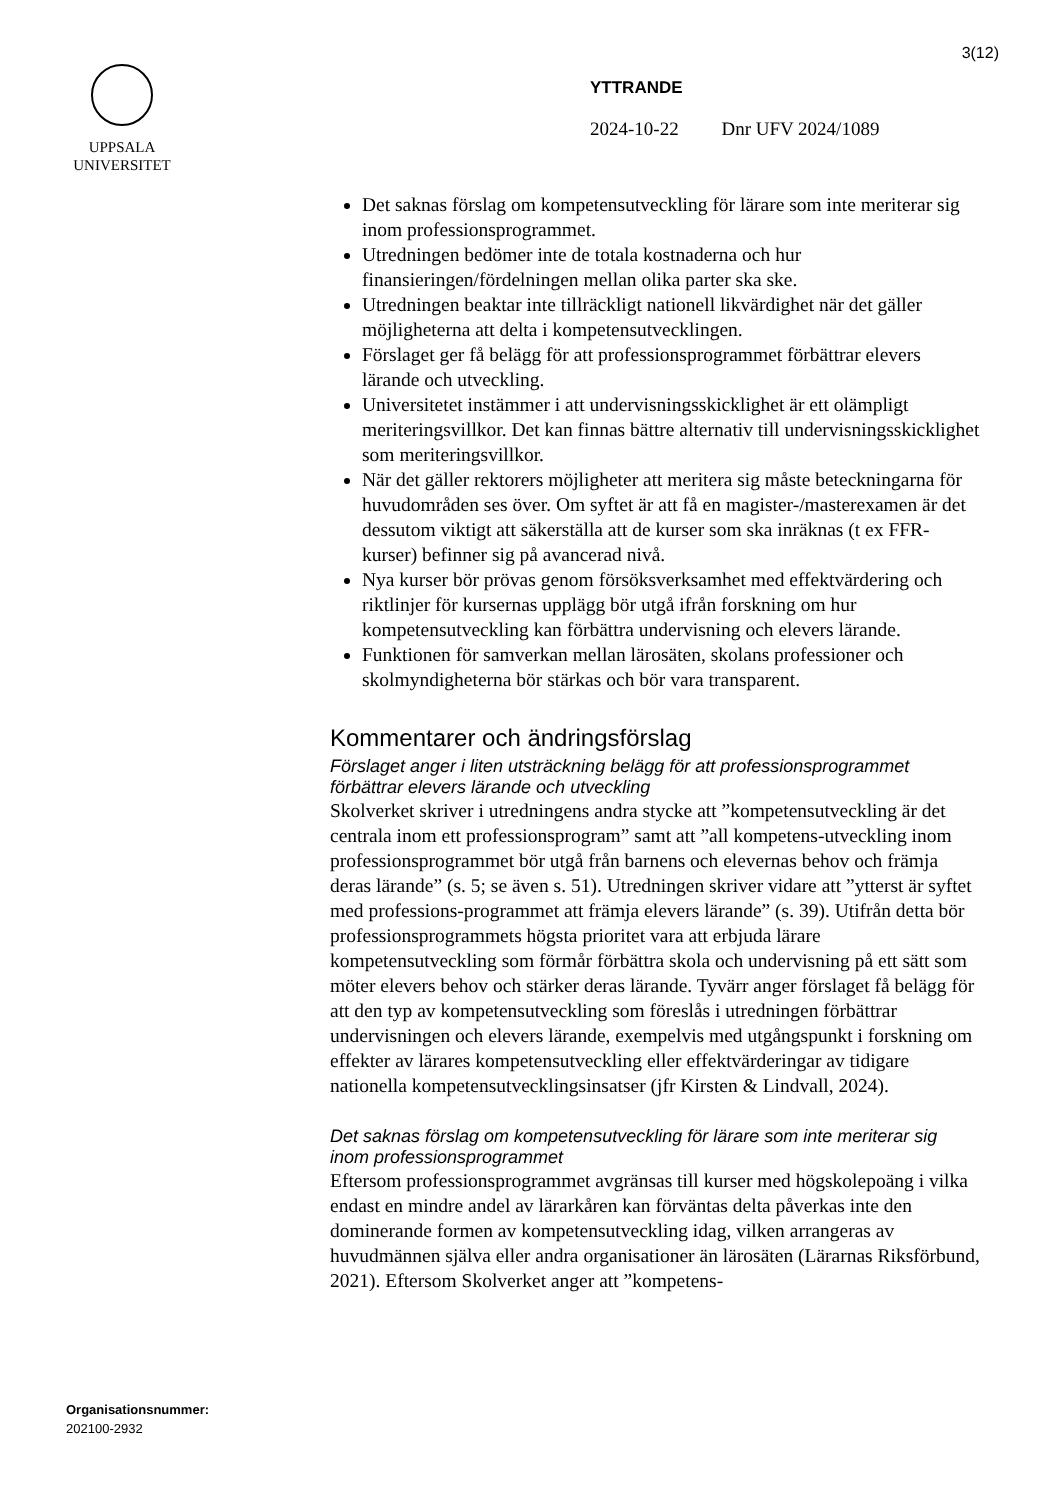3(12)
UPPSALA
UNIVERSITET
YTTRANDE
2024-10-22 Dnr UFV 2024/1089
Det saknas förslag om kompetensutveckling för lärare som inte meriterar sig inom professionsprogrammet.
Utredningen bedömer inte de totala kostnaderna och hur finansieringen/fördelningen mellan olika parter ska ske.
Utredningen beaktar inte tillräckligt nationell likvärdighet när det gäller möjligheterna att delta i kompetensutvecklingen.
Förslaget ger få belägg för att professionsprogrammet förbättrar elevers lärande och utveckling.
Universitetet instämmer i att undervisningsskicklighet är ett olämpligt meriteringsvillkor. Det kan finnas bättre alternativ till undervisningsskicklighet som meriteringsvillkor.
När det gäller rektorers möjligheter att meritera sig måste beteckningarna för huvudområden ses över. Om syftet är att få en magister-/masterexamen är det dessutom viktigt att säkerställa att de kurser som ska inräknas (t ex FFR-kurser) befinner sig på avancerad nivå.
Nya kurser bör prövas genom försöksverksamhet med effektvärdering och riktlinjer för kursernas upplägg bör utgå ifrån forskning om hur kompetensutveckling kan förbättra undervisning och elevers lärande.
Funktionen för samverkan mellan lärosäten, skolans professioner och skolmyndigheterna bör stärkas och bör vara transparent.
Kommentarer och ändringsförslag
Förslaget anger i liten utsträckning belägg för att professionsprogrammet förbättrar elevers lärande och utveckling
Skolverket skriver i utredningens andra stycke att ”kompetensutveckling är det centrala inom ett professionsprogram” samt att ”all kompetens-utveckling inom professionsprogrammet bör utgå från barnens och elevernas behov och främja deras lärande” (s. 5; se även s. 51). Utredningen skriver vidare att ”ytterst är syftet med professions-programmet att främja elevers lärande” (s. 39). Utifrån detta bör professionsprogrammets högsta prioritet vara att erbjuda lärare kompetensutveckling som förmår förbättra skola och undervisning på ett sätt som möter elevers behov och stärker deras lärande. Tyvärr anger förslaget få belägg för att den typ av kompetensutveckling som föreslås i utredningen förbättrar undervisningen och elevers lärande, exempelvis med utgångspunkt i forskning om effekter av lärares kompetensutveckling eller effektvärderingar av tidigare nationella kompetensutvecklingsinsatser (jfr Kirsten & Lindvall, 2024).
Det saknas förslag om kompetensutveckling för lärare som inte meriterar sig inom professionsprogrammet
Eftersom professionsprogrammet avgränsas till kurser med högskolepoäng i vilka endast en mindre andel av lärarkåren kan förväntas delta påverkas inte den dominerande formen av kompetensutveckling idag, vilken arrangeras av huvudmännen själva eller andra organisationer än lärosäten (Lärarnas Riksförbund, 2021). Eftersom Skolverket anger att ”kompetens-
Organisationsnummer:
202100-2932